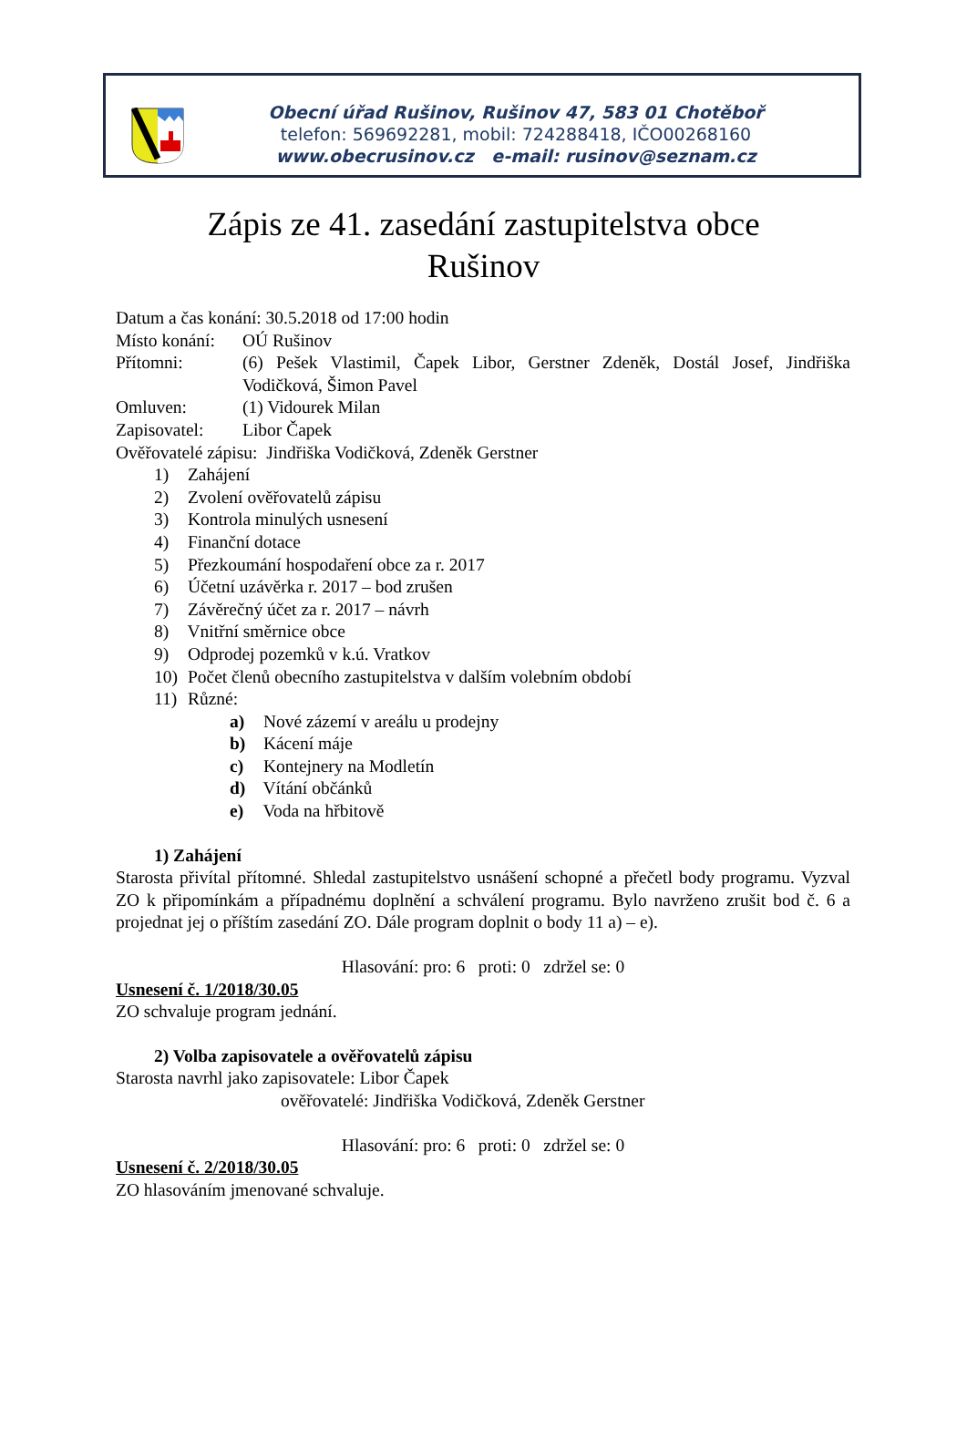Obecní úřad Rušinov, Rušinov 47, 583 01 Chotěboř
telefon: 569692281, mobil: 724288418, IČO00268160
www.obecrusinov.cz e-mail: rusinov@seznam.cz
Zápis ze 41. zasedání zastupitelstva obce
Rušinov
Datum a čas konání: 30.5.2018 od 17:00 hodin
Místo konání: OÚ Rušinov
Přítomni: (6) Pešek Vlastimil, Čapek Libor, Gerstner Zdeněk, Dostál Josef, Jindřiška Vodičková, Šimon Pavel
Omluven: (1) Vidourek Milan
Zapisovatel: Libor Čapek
Ověřovatelé zápisu: Jindřiška Vodičková, Zdeněk Gerstner
1) Zahájení
2) Zvolení ověřovatelů zápisu
3) Kontrola minulých usnesení
4) Finanční dotace
5) Přezkoumání hospodaření obce za r. 2017
6) Účetní uzávěrka r. 2017 – bod zrušen
7) Závěrečný účet za r. 2017 – návrh
8) Vnitřní směrnice obce
9) Odprodej pozemků v k.ú. Vratkov
10) Počet členů obecního zastupitelstva v dalším volebním období
11) Různé:
a) Nové zázemí v areálu u prodejny
b) Kácení máje
c) Kontejnery na Modletín
d) Vítání občánků
e) Voda na hřbitově
1) Zahájení
Starosta přivítal přítomné. Shledal zastupitelstvo usnášení schopné a přečetl body programu. Vyzval ZO k připomínkám a případnému doplnění a schválení programu. Bylo navrženo zrušit bod č. 6 a projednat jej o příštím zasedání ZO. Dále program doplnit o body 11 a) – e).
Hlasování: pro: 6 proti: 0 zdržel se: 0
Usnesení č. 1/2018/30.05
ZO schvaluje program jednání.
2) Volba zapisovatele a ověřovatelů zápisu
Starosta navrhl jako zapisovatele: Libor Čapek
ověřovatelé: Jindřiška Vodičková, Zdeněk Gerstner
Hlasování: pro: 6 proti: 0 zdržel se: 0
Usnesení č. 2/2018/30.05
ZO hlasováním jmenované schvaluje.